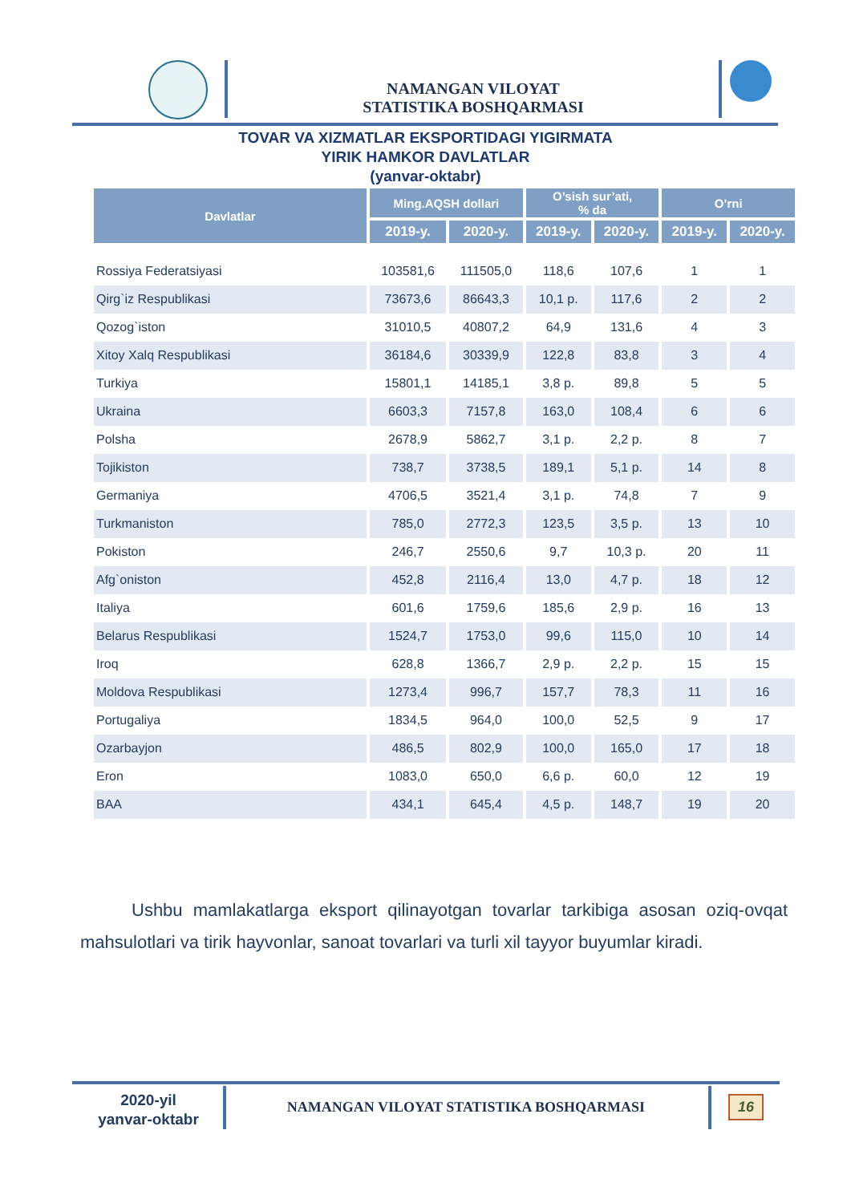NAMANGAN VILOYAT
STATISTIKA BOSHQARMASI
TOVAR VA XIZMATLAR EKSPORTIDAGI YIGIRMATA
YIRIK HAMKOR DAVLATLAR
(yanvar-oktabr)
| Davlatlar | Ming.AQSH dollari | | O’sish sur’ati, % da | | O’rni | |
| --- | --- | --- | --- | --- | --- | --- |
| | 2019-y. | 2020-y. | 2019-y. | 2020-y. | 2019-y. | 2020-y. |
| Rossiya Federatsiyasi | 103581,6 | 111505,0 | 118,6 | 107,6 | 1 | 1 |
| Qirg`iz Respublikasi | 73673,6 | 86643,3 | 10,1 p. | 117,6 | 2 | 2 |
| Qozog`iston | 31010,5 | 40807,2 | 64,9 | 131,6 | 4 | 3 |
| Xitoy Xalq Respublikasi | 36184,6 | 30339,9 | 122,8 | 83,8 | 3 | 4 |
| Turkiya | 15801,1 | 14185,1 | 3,8 p. | 89,8 | 5 | 5 |
| Ukraina | 6603,3 | 7157,8 | 163,0 | 108,4 | 6 | 6 |
| Polsha | 2678,9 | 5862,7 | 3,1 p. | 2,2 p. | 8 | 7 |
| Tojikiston | 738,7 | 3738,5 | 189,1 | 5,1 p. | 14 | 8 |
| Germaniya | 4706,5 | 3521,4 | 3,1 p. | 74,8 | 7 | 9 |
| Turkmaniston | 785,0 | 2772,3 | 123,5 | 3,5 p. | 13 | 10 |
| Pokiston | 246,7 | 2550,6 | 9,7 | 10,3 p. | 20 | 11 |
| Afg`oniston | 452,8 | 2116,4 | 13,0 | 4,7 p. | 18 | 12 |
| Italiya | 601,6 | 1759,6 | 185,6 | 2,9 p. | 16 | 13 |
| Belarus Respublikasi | 1524,7 | 1753,0 | 99,6 | 115,0 | 10 | 14 |
| Iroq | 628,8 | 1366,7 | 2,9 p. | 2,2 p. | 15 | 15 |
| Moldova Respublikasi | 1273,4 | 996,7 | 157,7 | 78,3 | 11 | 16 |
| Portugaliya | 1834,5 | 964,0 | 100,0 | 52,5 | 9 | 17 |
| Ozarbayjon | 486,5 | 802,9 | 100,0 | 165,0 | 17 | 18 |
| Eron | 1083,0 | 650,0 | 6,6 p. | 60,0 | 12 | 19 |
| BAA | 434,1 | 645,4 | 4,5 p. | 148,7 | 19 | 20 |
Ushbu mamlakatlarga eksport qilinayotgan tovarlar tarkibiga asosan oziq-ovqat mahsulotlari va tirik hayvonlar, sanoat tovarlari va turli xil tayyor buyumlar kiradi.
2020-yil
yanvar-oktabr
NAMANGAN VILOYAT STATISTIKA BOSHQARMASI
16